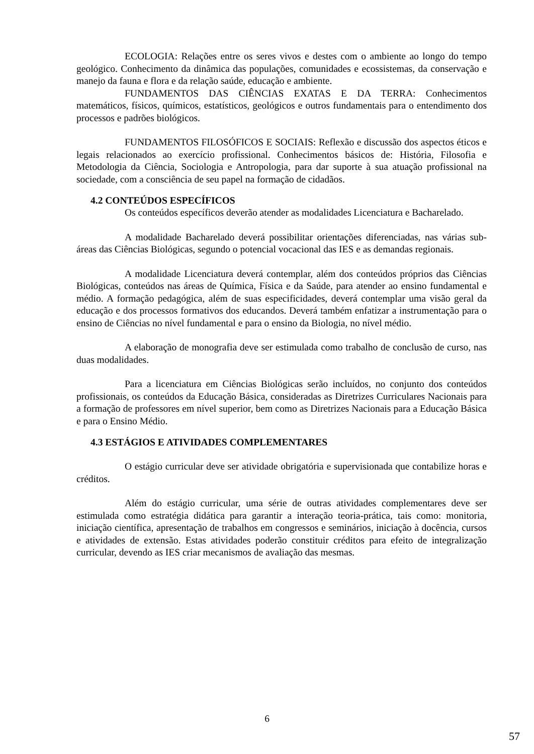ECOLOGIA: Relações entre os seres vivos e destes com o ambiente ao longo do tempo geológico. Conhecimento da dinâmica das populações, comunidades e ecossistemas, da conservação e manejo da fauna e flora e da relação saúde, educação e ambiente.
FUNDAMENTOS DAS CIÊNCIAS EXATAS E DA TERRA: Conhecimentos matemáticos, físicos, químicos, estatísticos, geológicos e outros fundamentais para o entendimento dos processos e padrões biológicos.
FUNDAMENTOS FILOSÓFICOS E SOCIAIS: Reflexão e discussão dos aspectos éticos e legais relacionados ao exercício profissional. Conhecimentos básicos de: História, Filosofia e Metodologia da Ciência, Sociologia e Antropologia, para dar suporte à sua atuação profissional na sociedade, com a consciência de seu papel na formação de cidadãos.
4.2 CONTEÚDOS ESPECÍFICOS
Os conteúdos específicos deverão atender as modalidades Licenciatura e Bacharelado.
A modalidade Bacharelado deverá possibilitar orientações diferenciadas, nas várias sub-áreas das Ciências Biológicas, segundo o potencial vocacional das IES e as demandas regionais.
A modalidade Licenciatura deverá contemplar, além dos conteúdos próprios das Ciências Biológicas, conteúdos nas áreas de Química, Física e da Saúde, para atender ao ensino fundamental e médio. A formação pedagógica, além de suas especificidades, deverá contemplar uma visão geral da educação e dos processos formativos dos educandos. Deverá também enfatizar a instrumentação para o ensino de Ciências no nível fundamental e para o ensino da Biologia, no nível médio.
A elaboração de monografia deve ser estimulada como trabalho de conclusão de curso, nas duas modalidades.
Para a licenciatura em Ciências Biológicas serão incluídos, no conjunto dos conteúdos profissionais, os conteúdos da Educação Básica, consideradas as Diretrizes Curriculares Nacionais para a formação de professores em nível superior, bem como as Diretrizes Nacionais para a Educação Básica e para o Ensino Médio.
4.3 ESTÁGIOS E ATIVIDADES COMPLEMENTARES
O estágio curricular deve ser atividade obrigatória e supervisionada que contabilize horas e créditos.
Além do estágio curricular, uma série de outras atividades complementares deve ser estimulada como estratégia didática para garantir a interação teoria-prática, tais como: monitoria, iniciação científica, apresentação de trabalhos em congressos e seminários, iniciação à docência, cursos e atividades de extensão. Estas atividades poderão constituir créditos para efeito de integralização curricular, devendo as IES criar mecanismos de avaliação das mesmas.
6
57